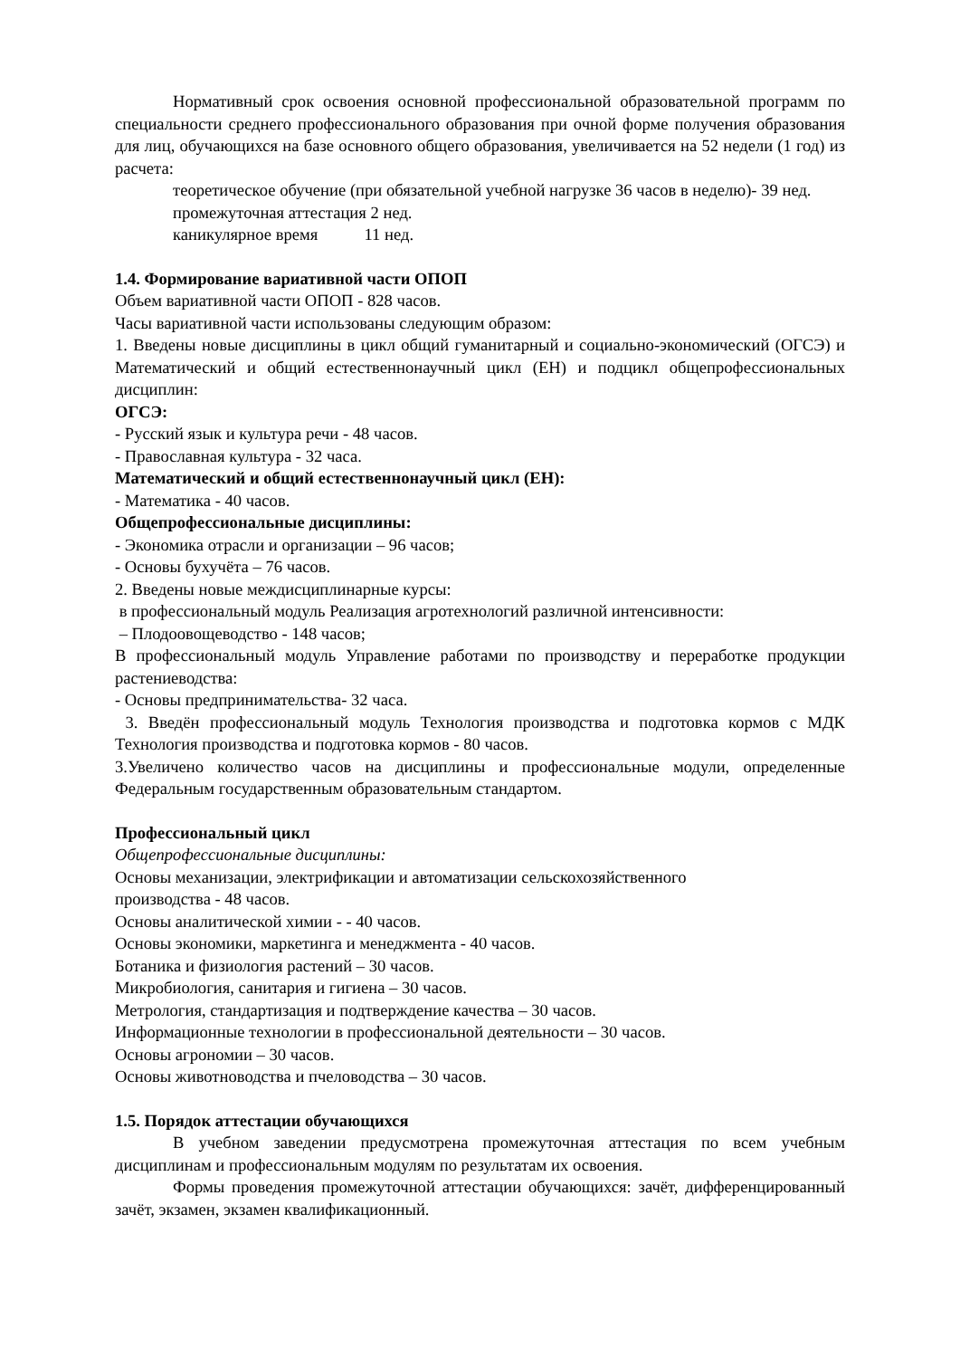Нормативный срок освоения основной профессиональной образовательной программ по специальности среднего профессионального образования при очной форме получения образования для лиц, обучающихся на базе основного общего образования, увеличивается на 52 недели (1 год) из расчета:
теоретическое обучение (при обязательной учебной нагрузке 36 часов в неделю)- 39 нед.
промежуточная аттестация 2 нед.
каникулярное время 11 нед.
1.4. Формирование вариативной части ОПОП
Объем вариативной части ОПОП - 828 часов.
Часы вариативной части использованы следующим образом:
1. Введены новые дисциплины в цикл общий гуманитарный и социально-экономический (ОГСЭ) и Математический и общий естественнонаучный цикл (ЕН) и подцикл общепрофессиональных дисциплин:
ОГСЭ:
- Русский язык и культура речи - 48 часов.
- Православная культура - 32 часа.
Математический и общий естественнонаучный цикл (ЕН):
- Математика - 40 часов.
Общепрофессиональные дисциплины:
- Экономика отрасли и организации – 96 часов;
- Основы бухучёта – 76 часов.
2. Введены новые междисциплинарные курсы:
в профессиональный модуль Реализация агротехнологий различной интенсивности:
– Плодоовощеводство - 148 часов;
В профессиональный модуль Управление работами по производству и переработке продукции растениеводства:
- Основы предпринимательства- 32 часа.
3. Введён профессиональный модуль Технология производства и подготовка кормов с МДК Технология производства и подготовка кормов - 80 часов.
3.Увеличено количество часов на дисциплины и профессиональные модули, определенные Федеральным государственным образовательным стандартом.
Профессиональный цикл
Общепрофессиональные дисциплины:
Основы механизации, электрификации и автоматизации сельскохозяйственного
производства - 48 часов.
Основы аналитической химии - - 40 часов.
Основы экономики, маркетинга и менеджмента - 40 часов.
Ботаника и физиология растений – 30 часов.
Микробиология, санитария и гигиена – 30 часов.
Метрология, стандартизация и подтверждение качества – 30 часов.
Информационные технологии в профессиональной деятельности – 30 часов.
Основы агрономии – 30 часов.
Основы животноводства и пчеловодства – 30 часов.
1.5. Порядок аттестации обучающихся
В учебном заведении предусмотрена промежуточная аттестация по всем учебным дисциплинам и профессиональным модулям по результатам их освоения.
Формы проведения промежуточной аттестации обучающихся: зачёт, дифференцированный зачёт, экзамен, экзамен квалификационный.